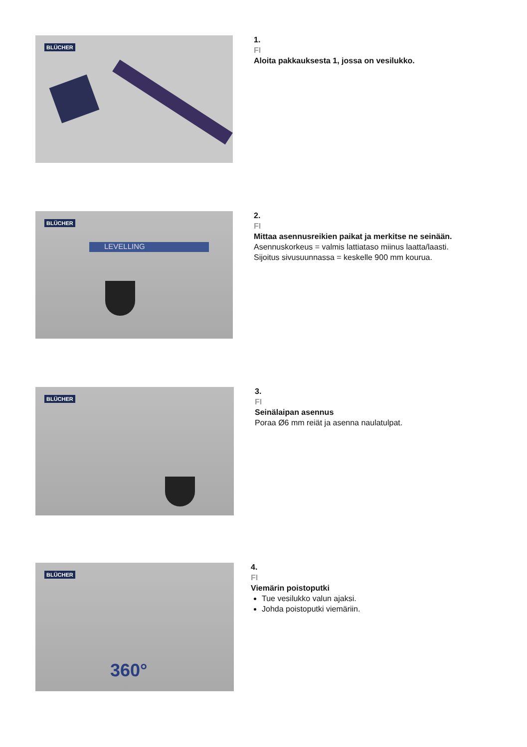BLÜCHER
1.
FI
Aloita pakkauksesta 1, jossa on vesilukko.
BLÜCHER
LEVELLING
2.
FI
Mittaa asennusreikien paikat ja merkitse ne seinään.
Asennuskorkeus = valmis lattiataso miinus laatta/laasti.
Sijoitus sivusuunnassa = keskelle 900 mm kourua.
BLÜCHER
3.
FI
Seinälaipan asennus
Poraa Ø6 mm reiät ja asenna naulatulpat.
BLÜCHER
360°
4.
FI
Viemärin poistoputki
Tue vesilukko valun ajaksi.
Johda poistoputki viemäriin.